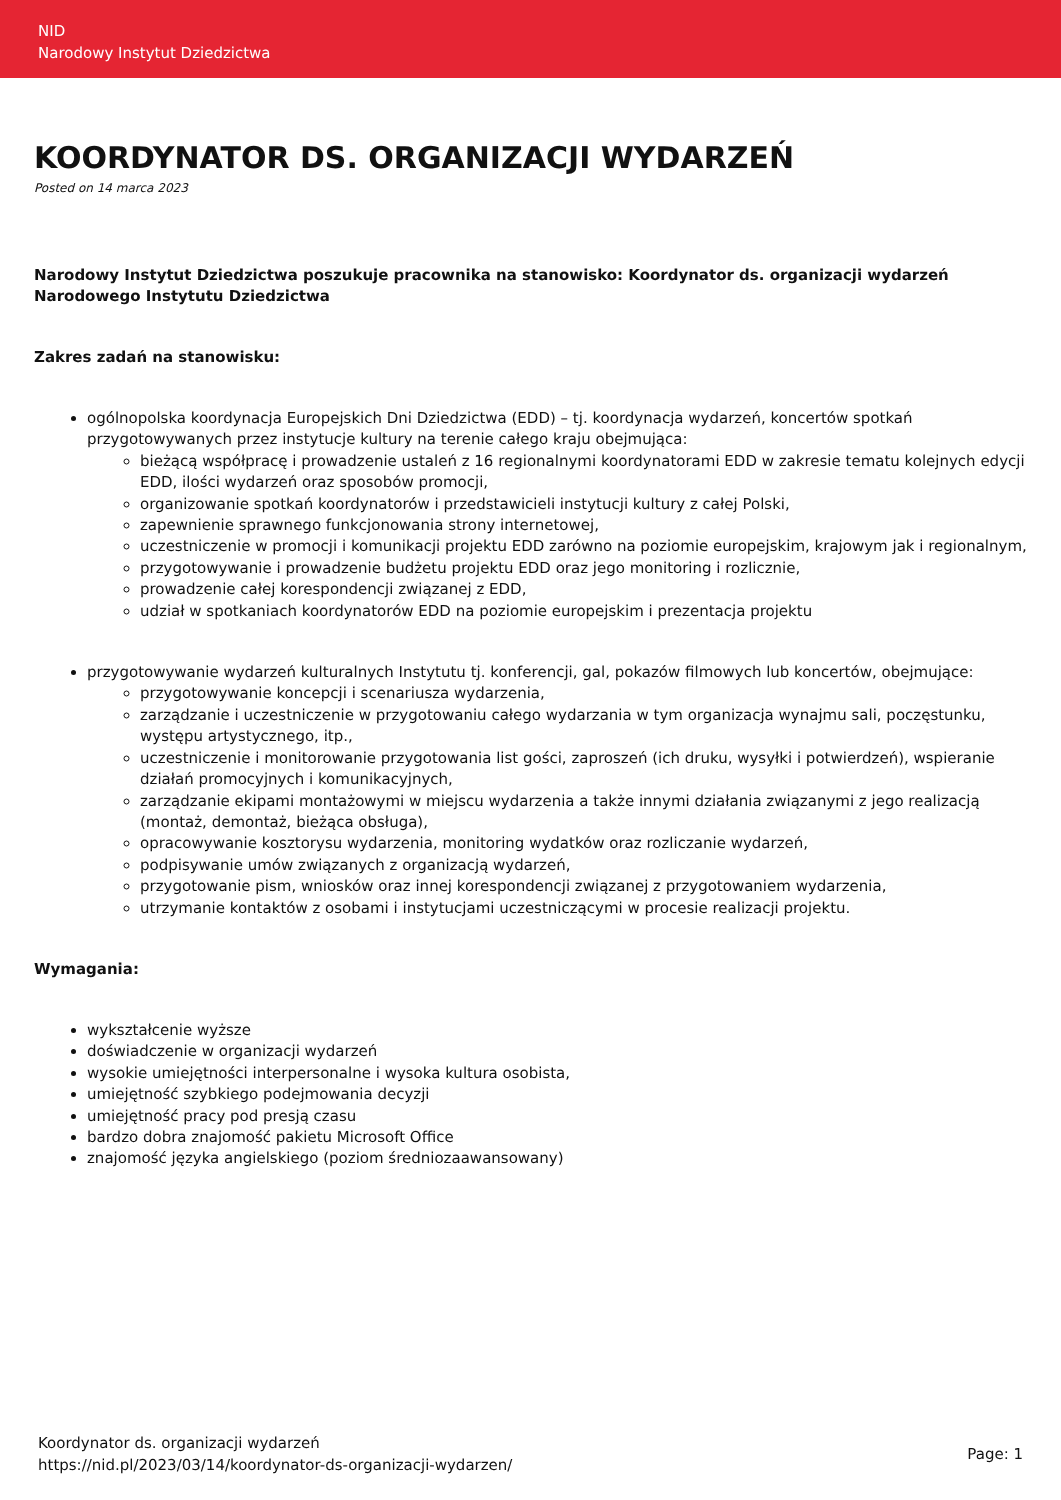NID
Narodowy Instytut Dziedzictwa
KOORDYNATOR DS. ORGANIZACJI WYDARZEŃ
Posted on 14 marca 2023
Narodowy Instytut Dziedzictwa poszukuje pracownika na stanowisko: Koordynator ds. organizacji wydarzeń Narodowego Instytutu Dziedzictwa
Zakres zadań na stanowisku:
ogólnopolska koordynacja Europejskich Dni Dziedzictwa (EDD) – tj. koordynacja wydarzeń, koncertów spotkań przygotowywanych przez instytucje kultury na terenie całego kraju obejmująca:
bieżącą współpracę i prowadzenie ustaleń z 16 regionalnymi koordynatorami EDD w zakresie tematu kolejnych edycji EDD, ilości wydarzeń oraz sposobów promocji,
organizowanie spotkań koordynatorów i przedstawicieli instytucji kultury z całej Polski,
zapewnienie sprawnego funkcjonowania strony internetowej,
uczestniczenie w promocji i komunikacji projektu EDD zarówno na poziomie europejskim, krajowym jak i regionalnym,
przygotowywanie i prowadzenie budżetu projektu EDD oraz jego monitoring i rozlicznie,
prowadzenie całej korespondencji związanej z EDD,
udział w spotkaniach koordynatorów EDD na poziomie europejskim i prezentacja projektu
przygotowywanie wydarzeń kulturalnych Instytutu tj. konferencji, gal, pokazów filmowych lub koncertów, obejmujące:
przygotowywanie koncepcji i scenariusza wydarzenia,
zarządzanie i uczestniczenie w przygotowaniu całego wydarzania w tym organizacja wynajmu sali, poczęstunku, występu artystycznego, itp.,
uczestniczenie i monitorowanie przygotowania list gości, zaproszeń (ich druku, wysyłki i potwierdzeń), wspieranie działań promocyjnych i komunikacyjnych,
zarządzanie ekipami montażowymi w miejscu wydarzenia a także innymi działania związanymi z jego realizacją (montaż, demontaż, bieżąca obsługa),
opracowywanie kosztorysu wydarzenia, monitoring wydatków oraz rozliczanie wydarzeń,
podpisywanie umów związanych z organizacją wydarzeń,
przygotowanie pism, wniosków oraz innej korespondencji związanej z przygotowaniem wydarzenia,
utrzymanie kontaktów z osobami i instytucjami uczestniczącymi w procesie realizacji projektu.
Wymagania:
wykształcenie wyższe
doświadczenie w organizacji wydarzeń
wysokie umiejętności interpersonalne i wysoka kultura osobista,
umiejętność szybkiego podejmowania decyzji
umiejętność pracy pod presją czasu
bardzo dobra znajomość pakietu Microsoft Office
znajomość języka angielskiego (poziom średniozaawansowany)
Koordynator ds. organizacji wydarzeń
https://nid.pl/2023/03/14/koordynator-ds-organizacji-wydarzen/
Page: 1